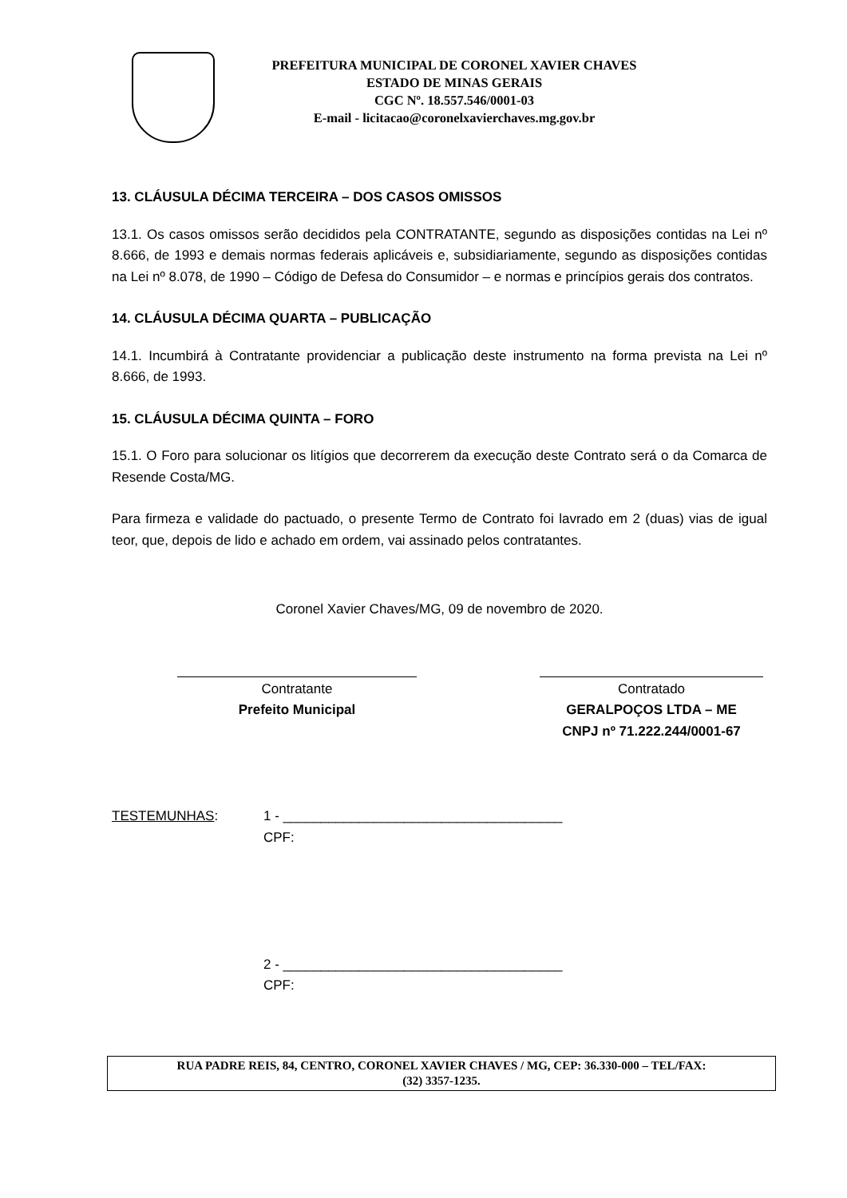PREFEITURA MUNICIPAL DE CORONEL XAVIER CHAVES
ESTADO DE MINAS GERAIS
CGC Nº. 18.557.546/0001-03
E-mail - licitacao@coronelxavierchaves.mg.gov.br
13. CLÁUSULA DÉCIMA TERCEIRA – DOS CASOS OMISSOS
13.1. Os casos omissos serão decididos pela CONTRATANTE, segundo as disposições contidas na Lei nº 8.666, de 1993 e demais normas federais aplicáveis e, subsidiariamente, segundo as disposições contidas na Lei nº 8.078, de 1990 – Código de Defesa do Consumidor – e normas e princípios gerais dos contratos.
14. CLÁUSULA DÉCIMA QUARTA – PUBLICAÇÃO
14.1. Incumbirá à Contratante providenciar a publicação deste instrumento na forma prevista na Lei nº 8.666, de 1993.
15. CLÁUSULA DÉCIMA QUINTA – FORO
15.1. O Foro para solucionar os litígios que decorrerem da execução deste Contrato será o da Comarca de Resende Costa/MG.
Para firmeza e validade do pactuado, o presente Termo de Contrato foi lavrado em 2 (duas) vias de igual teor, que, depois de lido e achado em ordem, vai assinado pelos contratantes.
Coronel Xavier Chaves/MG, 09 de novembro de 2020.
Contratante
Prefeito Municipal
Contratado
GERALPOÇOS LTDA – ME
CNPJ nº 71.222.244/0001-67
TESTEMUNHAS: 1 - _____________________________________
CPF:
2 - _____________________________________
CPF:
RUA PADRE REIS, 84, CENTRO, CORONEL XAVIER CHAVES / MG, CEP: 36.330-000 – TEL/FAX:
(32) 3357-1235.